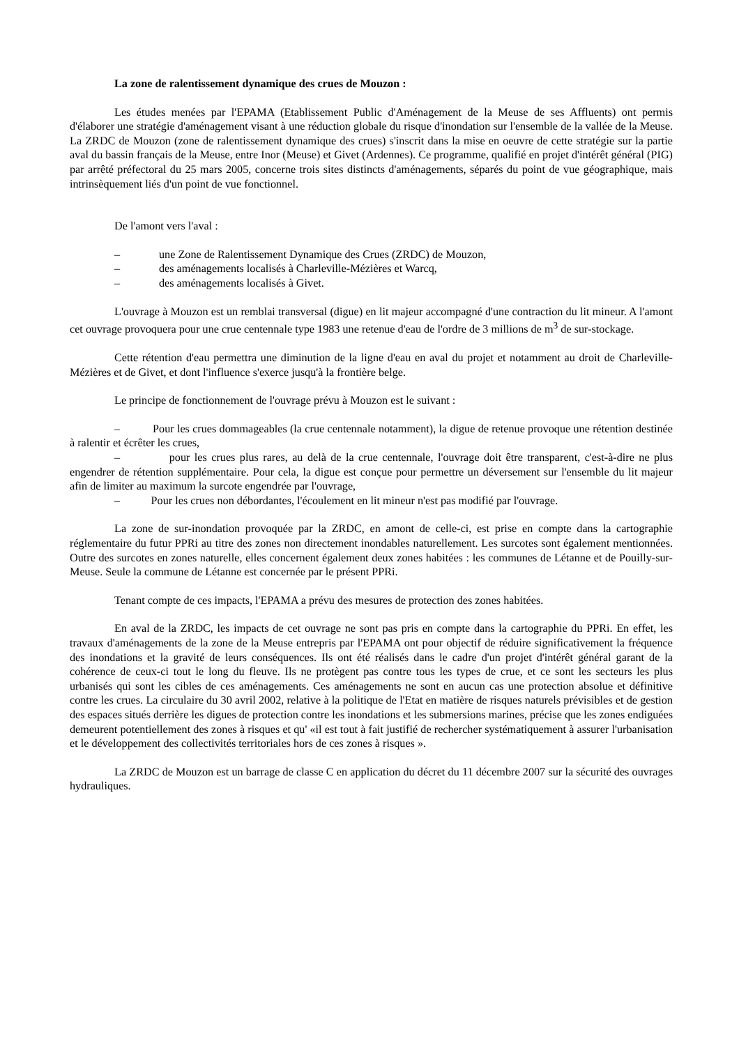La zone de ralentissement dynamique des crues de Mouzon :
Les études menées par l'EPAMA (Etablissement Public d'Aménagement de la Meuse de ses Affluents) ont permis d'élaborer une stratégie d'aménagement visant à une réduction globale du risque d'inondation sur l'ensemble de la vallée de la Meuse. La ZRDC de Mouzon (zone de ralentissement dynamique des crues) s'inscrit dans la mise en oeuvre de cette stratégie sur la partie aval du bassin français de la Meuse, entre Inor (Meuse) et Givet (Ardennes). Ce programme, qualifié en projet d'intérêt général (PIG) par arrêté préfectoral du 25 mars 2005, concerne trois sites distincts d'aménagements, séparés du point de vue géographique, mais intrinsèquement liés d'un point de vue fonctionnel.
De l'amont vers l'aval :
– une Zone de Ralentissement Dynamique des Crues (ZRDC) de Mouzon,
– des aménagements localisés à Charleville-Mézières et Warcq,
– des aménagements localisés à Givet.
L'ouvrage à Mouzon est un remblai transversal (digue) en lit majeur accompagné d'une contraction du lit mineur. A l'amont cet ouvrage provoquera pour une crue centennale type 1983 une retenue d'eau de l'ordre de 3 millions de m<sup>3</sup> de sur-stockage.
Cette rétention d'eau permettra une diminution de la ligne d'eau en aval du projet et notamment au droit de Charleville-Mézières et de Givet, et dont l'influence s'exerce jusqu'à la frontière belge.
Le principe de fonctionnement de l'ouvrage prévu à Mouzon est le suivant :
– Pour les crues dommageables (la crue centennale notamment), la digue de retenue provoque une rétention destinée à ralentir et écrêter les crues,
– pour les crues plus rares, au delà de la crue centennale, l'ouvrage doit être transparent, c'est-à-dire ne plus engendrer de rétention supplémentaire. Pour cela, la digue est conçue pour permettre un déversement sur l'ensemble du lit majeur afin de limiter au maximum la surcote engendrée par l'ouvrage,
– Pour les crues non débordantes, l'écoulement en lit mineur n'est pas modifié par l'ouvrage.
La zone de sur-inondation provoquée par la ZRDC, en amont de celle-ci, est prise en compte dans la cartographie réglementaire du futur PPRi au titre des zones non directement inondables naturellement. Les surcotes sont également mentionnées. Outre des surcotes en zones naturelle, elles concernent également deux zones habitées : les communes de Létanne et de Pouilly-sur-Meuse. Seule la commune de Létanne est concernée par le présent PPRi.
Tenant compte de ces impacts, l'EPAMA a prévu des mesures de protection des zones habitées.
En aval de la ZRDC, les impacts de cet ouvrage ne sont pas pris en compte dans la cartographie du PPRi. En effet, les travaux d'aménagements de la zone de la Meuse entrepris par l'EPAMA ont pour objectif de réduire significativement la fréquence des inondations et la gravité de leurs conséquences. Ils ont été réalisés dans le cadre d'un projet d'intérêt général garant de la cohérence de ceux-ci tout le long du fleuve. Ils ne protègent pas contre tous les types de crue, et ce sont les secteurs les plus urbanisés qui sont les cibles de ces aménagements. Ces aménagements ne sont en aucun cas une protection absolue et définitive contre les crues. La circulaire du 30 avril 2002, relative à la politique de l'Etat en matière de risques naturels prévisibles et de gestion des espaces situés derrière les digues de protection contre les inondations et les submersions marines, précise que les zones endiguées demeurent potentiellement des zones à risques et qu' «il est tout à fait justifié de rechercher systématiquement à assurer l'urbanisation et le développement des collectivités territoriales hors de ces zones à risques ».
La ZRDC de Mouzon est un barrage de classe C en application du décret du 11 décembre 2007 sur la sécurité des ouvrages hydrauliques.